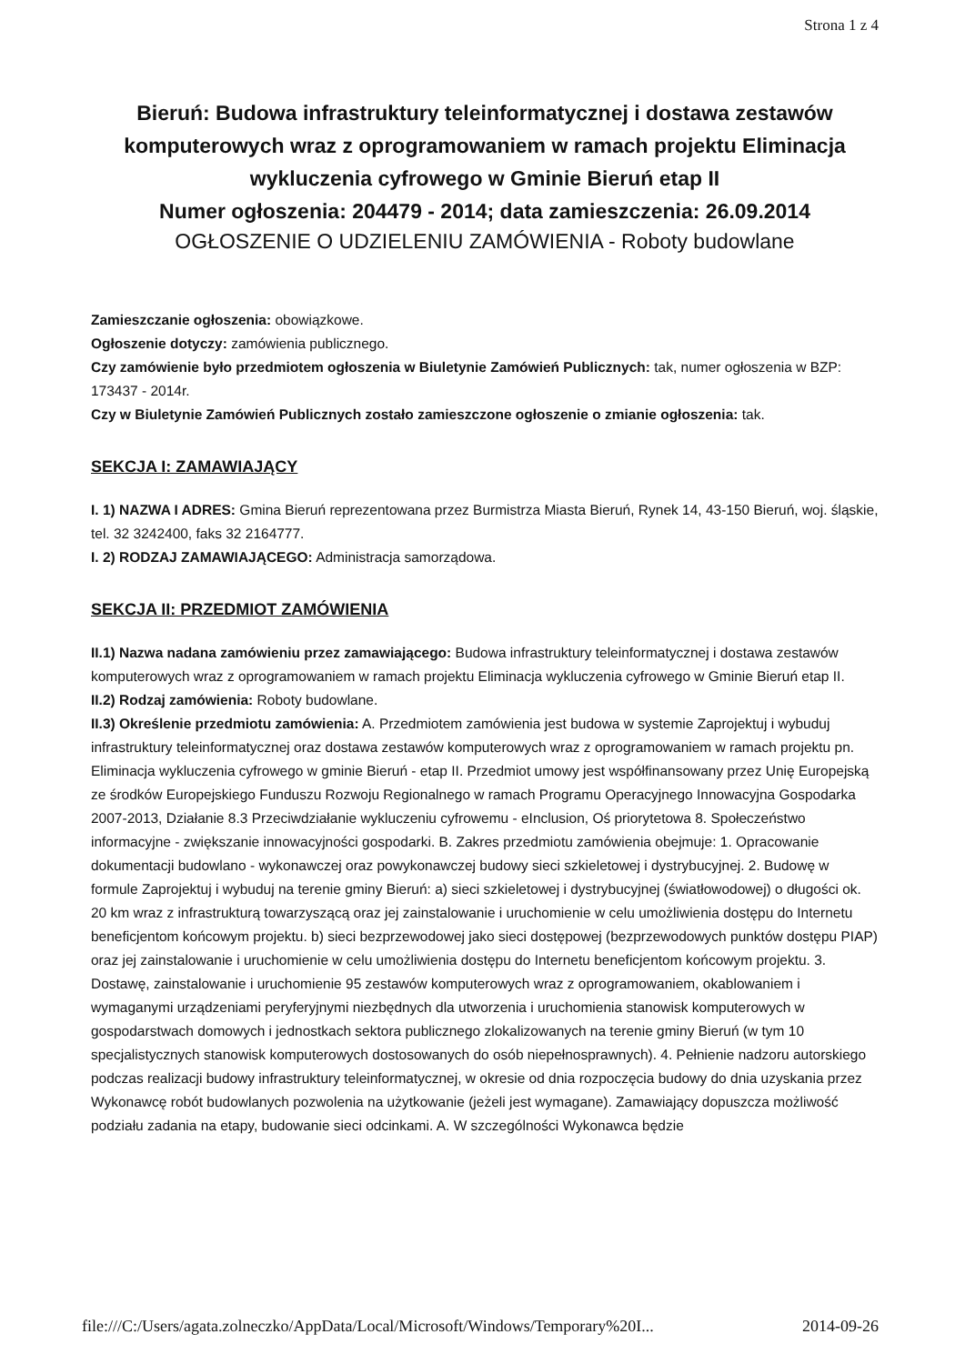Strona 1 z 4
Bieruń: Budowa infrastruktury teleinformatycznej i dostawa zestawów komputerowych wraz z oprogramowaniem w ramach projektu Eliminacja wykluczenia cyfrowego w Gminie Bieruń etap II
Numer ogłoszenia: 204479 - 2014; data zamieszczenia: 26.09.2014
OGŁOSZENIE O UDZIELENIU ZAMÓWIENIA - Roboty budowlane
Zamieszczanie ogłoszenia: obowiązkowe.
Ogłoszenie dotyczy: zamówienia publicznego.
Czy zamówienie było przedmiotem ogłoszenia w Biuletynie Zamówień Publicznych: tak, numer ogłoszenia w BZP: 173437 - 2014r.
Czy w Biuletynie Zamówień Publicznych zostało zamieszczone ogłoszenie o zmianie ogłoszenia: tak.
SEKCJA I: ZAMAWIAJĄCY
I. 1) NAZWA I ADRES: Gmina Bieruń reprezentowana przez Burmistrza Miasta Bieruń, Rynek 14, 43-150 Bieruń, woj. śląskie, tel. 32 3242400, faks 32 2164777.
I. 2) RODZAJ ZAMAWIAJĄCEGO: Administracja samorządowa.
SEKCJA II: PRZEDMIOT ZAMÓWIENIA
II.1) Nazwa nadana zamówieniu przez zamawiającego: Budowa infrastruktury teleinformatycznej i dostawa zestawów komputerowych wraz z oprogramowaniem w ramach projektu Eliminacja wykluczenia cyfrowego w Gminie Bieruń etap II.
II.2) Rodzaj zamówienia: Roboty budowlane.
II.3) Określenie przedmiotu zamówienia: A. Przedmiotem zamówienia jest budowa w systemie Zaprojektuj i wybuduj infrastruktury teleinformatycznej oraz dostawa zestawów komputerowych wraz z oprogramowaniem w ramach projektu pn. Eliminacja wykluczenia cyfrowego w gminie Bieruń - etap II. Przedmiot umowy jest współfinansowany przez Unię Europejską ze środków Europejskiego Funduszu Rozwoju Regionalnego w ramach Programu Operacyjnego Innowacyjna Gospodarka 2007-2013, Działanie 8.3 Przeciwdziałanie wykluczeniu cyfrowemu - eInclusion, Oś priorytetowa 8. Społeczeństwo informacyjne - zwiększanie innowacyjności gospodarki. B. Zakres przedmiotu zamówienia obejmuje: 1. Opracowanie dokumentacji budowlano - wykonawczej oraz powykonawczej budowy sieci szkieletowej i dystrybucyjnej. 2. Budowę w formule Zaprojektuj i wybuduj na terenie gminy Bieruń: a) sieci szkieletowej i dystrybucyjnej (światłowodowej) o długości ok. 20 km wraz z infrastrukturą towarzyszącą oraz jej zainstalowanie i uruchomienie w celu umożliwienia dostępu do Internetu beneficjentom końcowym projektu. b) sieci bezprzewodowej jako sieci dostępowej (bezprzewodowych punktów dostępu PIAP) oraz jej zainstalowanie i uruchomienie w celu umożliwienia dostępu do Internetu beneficjentom końcowym projektu. 3. Dostawę, zainstalowanie i uruchomienie 95 zestawów komputerowych wraz z oprogramowaniem, okablowaniem i wymaganymi urządzeniami peryferyjnymi niezbędnych dla utworzenia i uruchomienia stanowisk komputerowych w gospodarstwach domowych i jednostkach sektora publicznego zlokalizowanych na terenie gminy Bieruń (w tym 10 specjalistycznych stanowisk komputerowych dostosowanych do osób niepełnosprawnych). 4. Pełnienie nadzoru autorskiego podczas realizacji budowy infrastruktury teleinformatycznej, w okresie od dnia rozpoczęcia budowy do dnia uzyskania przez Wykonawcę robót budowlanych pozwolenia na użytkowanie (jeżeli jest wymagane). Zamawiający dopuszcza możliwość podziału zadania na etapy, budowanie sieci odcinkami. A. W szczególności Wykonawca będzie
file:///C:/Users/agata.zolneczko/AppData/Local/Microsoft/Windows/Temporary%20I... 2014-09-26